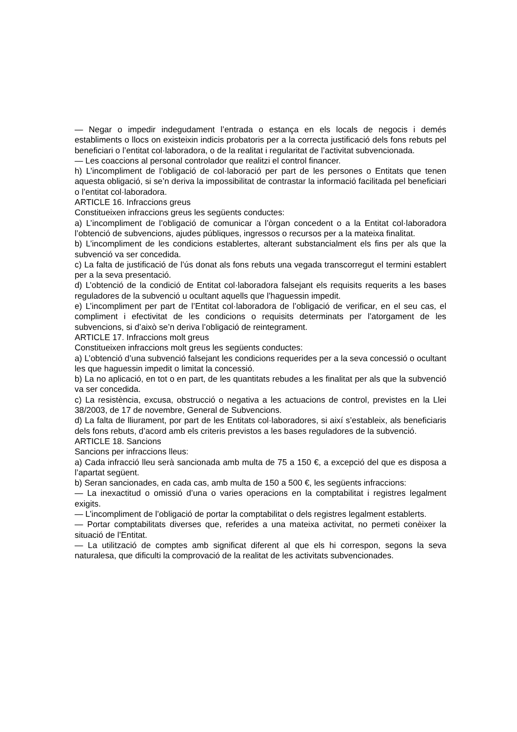— Negar o impedir indegudament l’entrada o estança en els locals de negocis i demés establiments o llocs on existeixin indicis probatoris per a la correcta justificació dels fons rebuts pel beneficiari o l’entitat col·laboradora, o de la realitat i regularitat de l’activitat subvencionada.
— Les coaccions al personal controlador que realitzi el control financer.
h) L’incompliment de l’obligació de col·laboració per part de les persones o Entitats que tenen aquesta obligació, si se’n deriva la impossibilitat de contrastar la informació facilitada pel beneficiari o l’entitat col·laboradora.
ARTICLE 16. Infraccions greus
Constitueixen infraccions greus les següents conductes:
a) L’incompliment de l’obligació de comunicar a l’òrgan concedent o a la Entitat col·laboradora l’obtenció de subvencions, ajudes públiques, ingressos o recursos per a la mateixa finalitat.
b) L’incompliment de les condicions establertes, alterant substancialment els fins per als que la subvenció va ser concedida.
c) La falta de justificació de l’ús donat als fons rebuts una vegada transcorregut el termini establert per a la seva presentació.
d) L’obtenció de la condició de Entitat col·laboradora falsejant els requisits requerits a les bases reguladores de la subvenció u ocultant aquells que l’haguessin impedit.
e) L’incompliment per part de l’Entitat col·laboradora de l’obligació de verificar, en el seu cas, el compliment i efectivitat de les condicions o requisits determinats per l’atorgament de les subvencions, si d’això se’n deriva l’obligació de reintegrament.
ARTICLE 17. Infraccions molt greus
Constitueixen infraccions molt greus les següents conductes:
a) L’obtenció d’una subvenció falsejant les condicions requerides per a la seva concessió o ocultant les que haguessin impedit o limitat la concessió.
b) La no aplicació, en tot o en part, de les quantitats rebudes a les finalitat per als que la subvenció va ser concedida.
c) La resistència, excusa, obstrucció o negativa a les actuacions de control, previstes en la Llei 38/2003, de 17 de novembre, General de Subvencions.
d) La falta de lliurament, por part de les Entitats col·laboradores, si així s’estableix, als beneficiaris dels fons rebuts, d’acord amb els criteris previstos a les bases reguladores de la subvenció.
ARTICLE 18. Sancions
Sancions per infraccions lleus:
a) Cada infracció lleu serà sancionada amb multa de 75 a 150 €, a excepció del que es disposa a l’apartat següent.
b) Seran sancionades, en cada cas, amb multa de 150 a 500 €, les següents infraccions:
— La inexactitud o omissió d’una o varies operacions en la comptabilitat i registres legalment exigits.
— L’incompliment de l’obligació de portar la comptabilitat o dels registres legalment establerts.
— Portar comptabilitats diverses que, referides a una mateixa activitat, no permeti conèixer la situació de l’Entitat.
— La utilització de comptes amb significat diferent al que els hi correspon, segons la seva naturalesa, que dificulti la comprovació de la realitat de les activitats subvencionades.